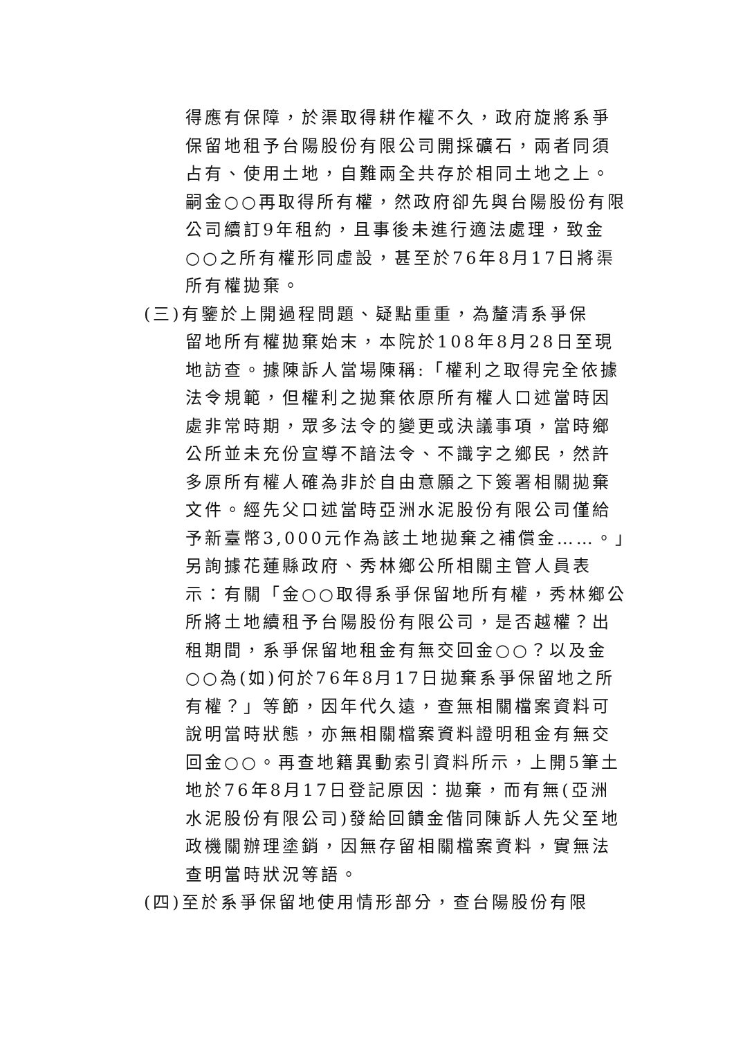得應有保障，於渠取得耕作權不久，政府旋將系爭保留地租予台陽股份有限公司開採礦石，兩者同須占有、使用土地，自難兩全共存於相同土地之上。嗣金○○再取得所有權，然政府卻先與台陽股份有限公司續訂9年租約，且事後未進行適法處理，致金○○之所有權形同虛設，甚至於76年8月17日將渠所有權拋棄。
(三)有鑒於上開過程問題、疑點重重，為釐清系爭保
留地所有權拋棄始末，本院於108年8月28日至現地訪查。據陳訴人當場陳稱:「權利之取得完全依據法令規範，但權利之拋棄依原所有權人口述當時因處非常時期，眾多法令的變更或決議事項，當時鄉公所並未充份宣導不諳法令、不識字之鄉民，然許多原所有權人確為非於自由意願之下簽署相關拋棄文件。經先父口述當時亞洲水泥股份有限公司僅給予新臺幣3,000元作為該土地拋棄之補償金……。」另詢據花蓮縣政府、秀林鄉公所相關主管人員表示：有關「金○○取得系爭保留地所有權，秀林鄉公所將土地續租予台陽股份有限公司，是否越權？出租期間，系爭保留地租金有無交回金○○？以及金○○為(如)何於76年8月17日拋棄系爭保留地之所有權？」等節，因年代久遠，查無相關檔案資料可說明當時狀態，亦無相關檔案資料證明租金有無交回金○○。再查地籍異動索引資料所示，上開5筆土地於76年8月17日登記原因：拋棄，而有無(亞洲水泥股份有限公司)發給回饋金偕同陳訴人先父至地政機關辦理塗銷，因無存留相關檔案資料，實無法查明當時狀況等語。
(四)至於系爭保留地使用情形部分，查台陽股份有限